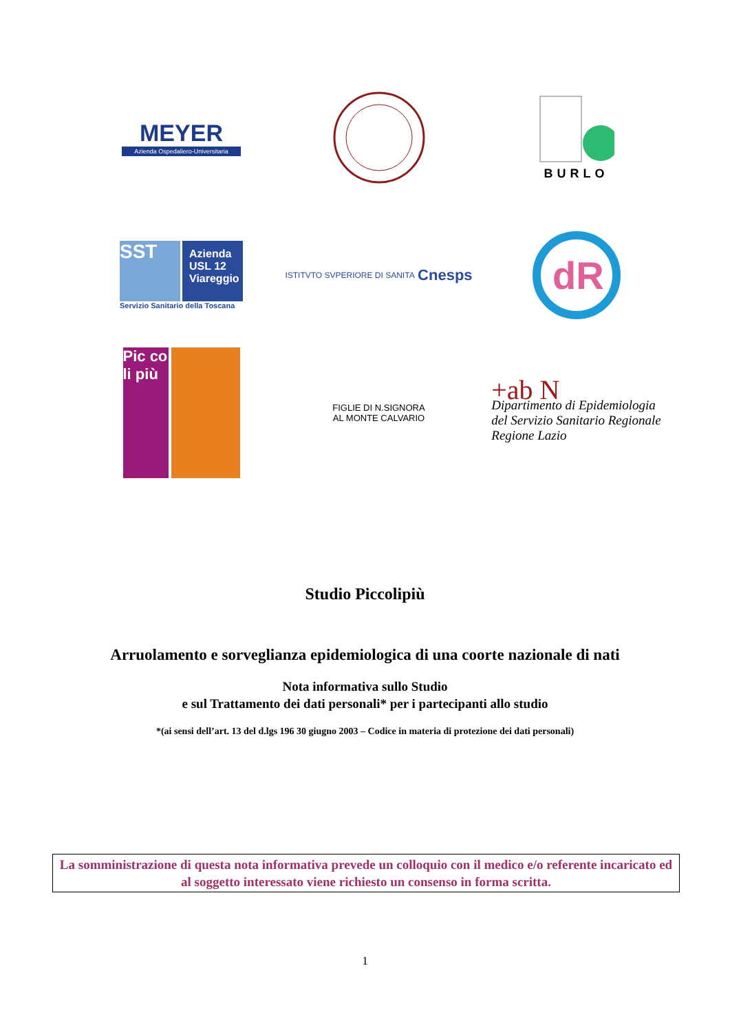MEYER
Azienda Ospedaliero-Universitaria
BURLO
SST
Azienda USL 12 Viareggio
Servizio Sanitario della Toscana
ISTITVTO SVPERIORE DI SANITA Cnesps
dR
Pic co li più
FIGLIE DI N.SIGNORA
AL MONTE CALVARIO
+ab N
Dipartimento di Epidemiologia
del Servizio Sanitario Regionale
Regione Lazio
Studio Piccolipiù
Arruolamento e sorveglianza epidemiologica di una coorte nazionale di nati
Nota informativa sullo Studio
e sul Trattamento dei dati personali* per i partecipanti allo studio
*(ai sensi dell’art. 13 del d.lgs 196 30 giugno 2003 – Codice in materia di protezione dei dati personali)
La somministrazione di questa nota informativa prevede un colloquio con il medico e/o referente incaricato ed al soggetto interessato viene richiesto un consenso in forma scritta.
1